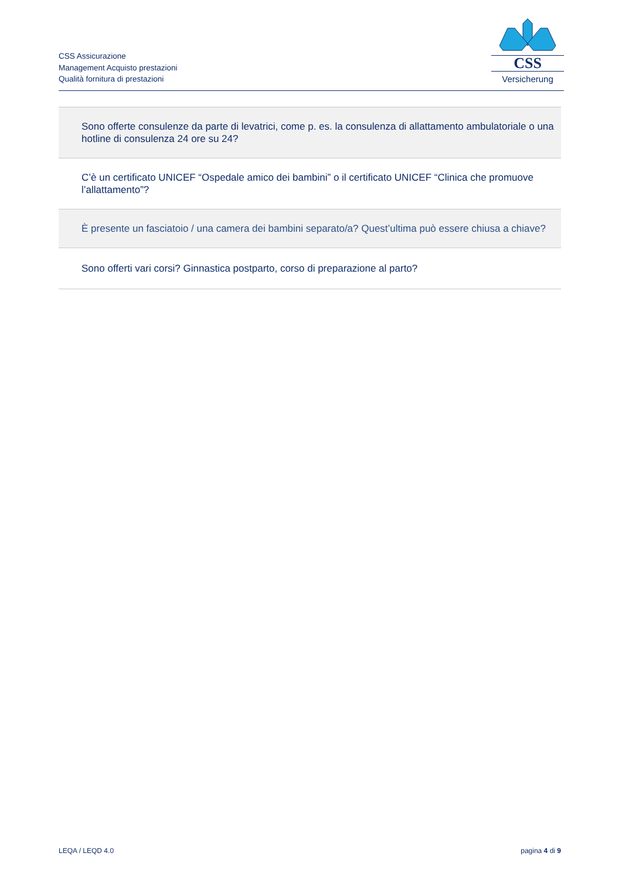CSS Assicurazione
Management Acquisto prestazioni
Qualità fornitura di prestazioni
CSS
Versicherung
| Sono offerte consulenze da parte di levatrici, come p. es. la consulenza di allattamento ambulatoriale o una hotline di consulenza 24 ore su 24? |
| C’è un certificato UNICEF “Ospedale amico dei bambini” o il certificato UNICEF “Clinica che promuove l’allattamento”? |
| È presente un fasciatoio / una camera dei bambini separato/a? Quest’ultima può essere chiusa a chiave? |
| Sono offerti vari corsi? Ginnastica postparto, corso di preparazione al parto? |
LEQA / LEQD 4.0 pagina 4 di 9